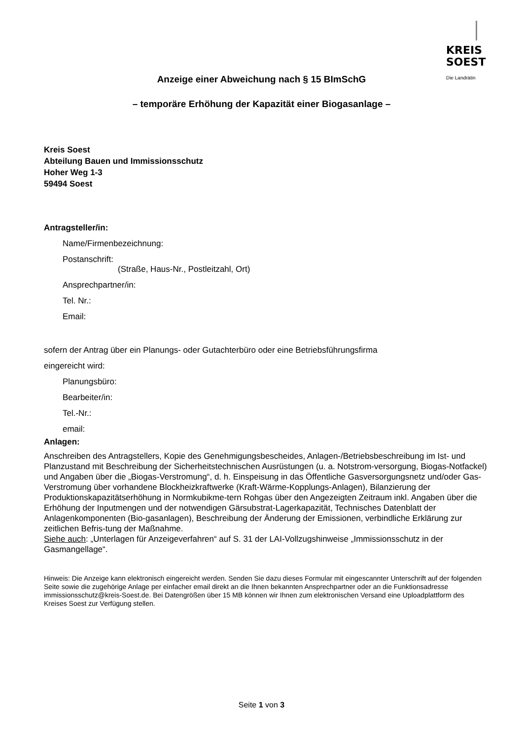KREIS
SOEST
Die Landrätin
Anzeige einer Abweichung nach § 15 BImSchG
– temporäre Erhöhung der Kapazität einer Biogasanlage –
Kreis Soest
Abteilung Bauen und Immissionsschutz
Hoher Weg 1-3
59494 Soest
Antragsteller/in:
Name/Firmenbezeichnung:
Postanschrift:
(Straße, Haus-Nr., Postleitzahl, Ort)
Ansprechpartner/in:
Tel. Nr.:
Email:
sofern der Antrag über ein Planungs- oder Gutachterbüro oder eine Betriebsführungsfirma
eingereicht wird:
Planungsbüro:
Bearbeiter/in:
Tel.-Nr.:
email:
Anlagen:
Anschreiben des Antragstellers, Kopie des Genehmigungsbescheides, Anlagen-/Betriebsbeschreibung im Ist- und Planzustand mit Beschreibung der Sicherheitstechnischen Ausrüstungen (u. a. Notstrom-versorgung, Biogas-Notfackel) und Angaben über die „Biogas-Verstromung“, d. h. Einspeisung in das Öffentliche Gasversorgungsnetz und/oder Gas-Verstromung über vorhandene Blockheizkraftwerke (Kraft-Wärme-Kopplungs-Anlagen), Bilanzierung der Produktionskapazitätserhöhung in Normkubikme-tern Rohgas über den Angezeigten Zeitraum inkl. Angaben über die Erhöhung der Inputmengen und der notwendigen Gärsubstrat-Lagerkapazität, Technisches Datenblatt der Anlagenkomponenten (Bio-gasanlagen), Beschreibung der Änderung der Emissionen, verbindliche Erklärung zur zeitlichen Befris-tung der Maßnahme.
Siehe auch: „Unterlagen für Anzeigeverfahren“ auf S. 31 der LAI-Vollzugshinweise „Immissionsschutz in der Gasmangellage“.
Hinweis: Die Anzeige kann elektronisch eingereicht werden. Senden Sie dazu dieses Formular mit eingescannter Unterschrift auf der folgenden Seite sowie die zugehörige Anlage per einfacher email direkt an die Ihnen bekannten Ansprechpartner oder an die Funktionsadresse immissionsschutz@kreis-Soest.de. Bei Datengrößen über 15 MB können wir Ihnen zum elektronischen Versand eine Uploadplattform des Kreises Soest zur Verfügung stellen.
Seite 1 von 3